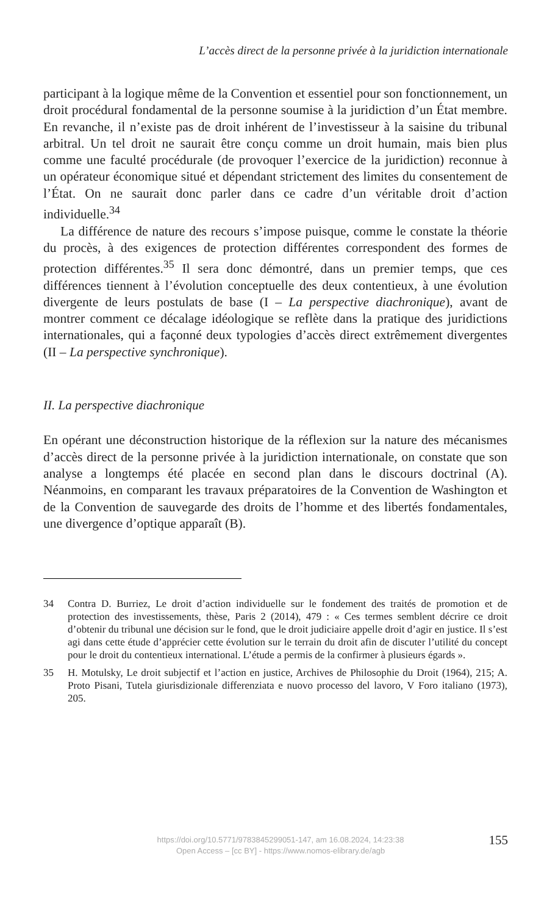L’accès direct de la personne privée à la juridiction internationale
participant à la logique même de la Convention et essentiel pour son fonctionnement, un droit procédural fondamental de la personne soumise à la juridiction d’un État membre. En revanche, il n’existe pas de droit inhérent de l’investisseur à la saisine du tribunal arbitral. Un tel droit ne saurait être conçu comme un droit humain, mais bien plus comme une faculté procédurale (de provoquer l’exercice de la juridiction) reconnue à un opérateur économique situé et dépendant strictement des limites du consentement de l’État. On ne saurait donc parler dans ce cadre d’un véritable droit d’action individuelle.<sup>34</sup>
La différence de nature des recours s’impose puisque, comme le constate la théorie du procès, à des exigences de protection différentes correspondent des formes de protection différentes.<sup>35</sup> Il sera donc démontré, dans un premier temps, que ces différences tiennent à l’évolution conceptuelle des deux contentieux, à une évolution divergente de leurs postulats de base (I – La perspective diachronique), avant de montrer comment ce décalage idéologique se reflète dans la pratique des juridictions internationales, qui a façonné deux typologies d’accès direct extrêmement divergentes (II – La perspective synchronique).
II. La perspective diachronique
En opérant une déconstruction historique de la réflexion sur la nature des mécanismes d’accès direct de la personne privée à la juridiction internationale, on constate que son analyse a longtemps été placée en second plan dans le discours doctrinal (A). Néanmoins, en comparant les travaux préparatoires de la Convention de Washington et de la Convention de sauvegarde des droits de l’homme et des libertés fondamentales, une divergence d’optique apparaît (B).
34 Contra D. Burriez, Le droit d’action individuelle sur le fondement des traités de promotion et de protection des investissements, thèse, Paris 2 (2014), 479 : « Ces termes semblent décrire ce droit d’obtenir du tribunal une décision sur le fond, que le droit judiciaire appelle droit d’agir en justice. Il s’est agi dans cette étude d’apprécier cette évolution sur le terrain du droit afin de discuter l’utilité du concept pour le droit du contentieux international. L’étude a permis de la confirmer à plusieurs égards ».
35 H. Motulsky, Le droit subjectif et l’action en justice, Archives de Philosophie du Droit (1964), 215; A. Proto Pisani, Tutela giurisdizionale differenziata e nuovo processo del lavoro, V Foro italiano (1973), 205.
https://doi.org/10.5771/9783845299051-147, am 16.08.2024, 14:23:38
Open Access – [cc BY] - https://www.nomos-elibrary.de/agb
155